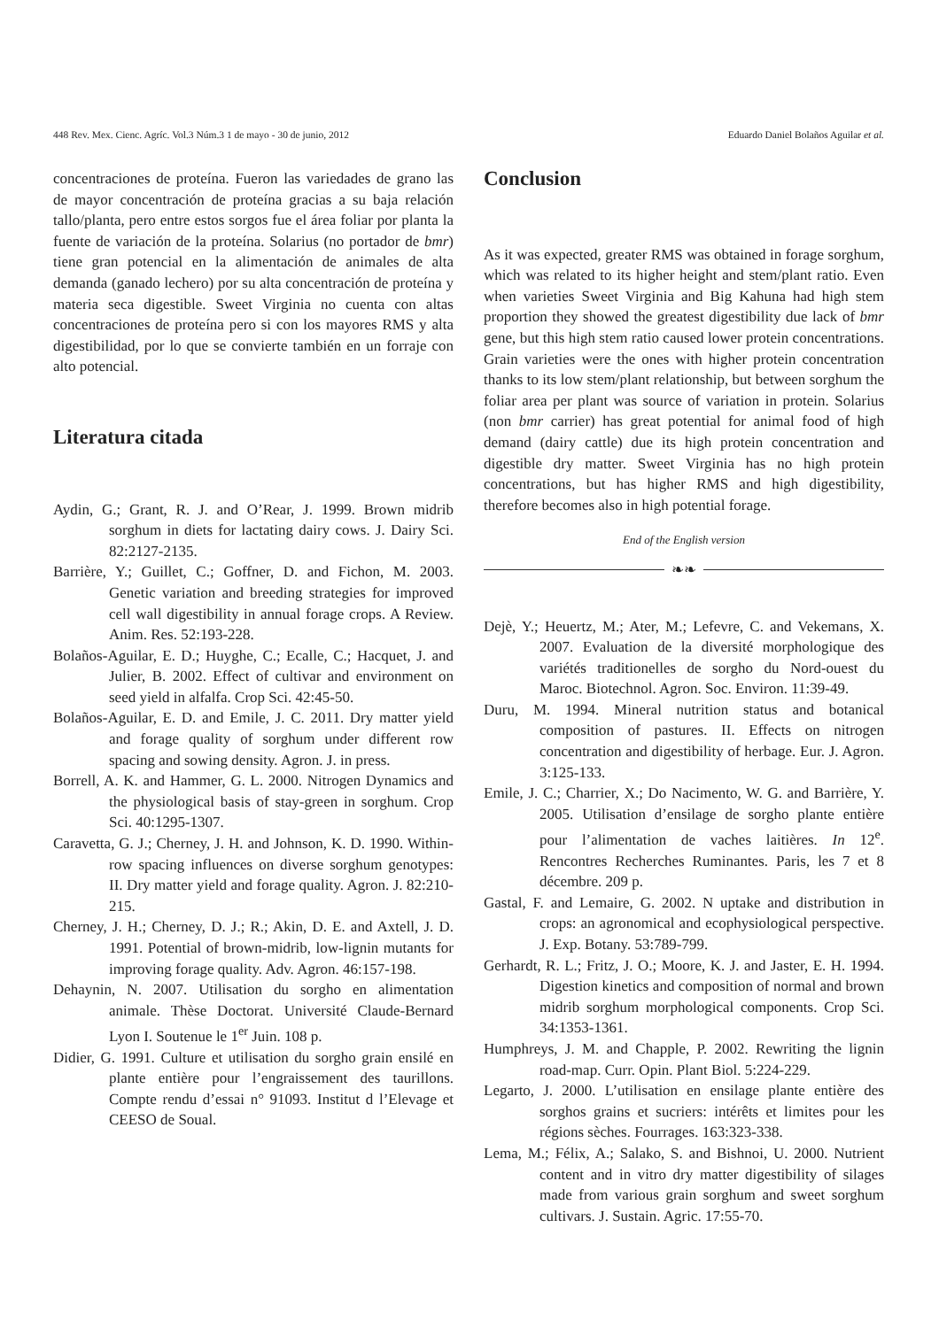448 Rev. Mex. Cienc. Agríc. Vol.3 Núm.3 1 de mayo - 30 de junio, 2012 Eduardo Daniel Bolaños Aguilar et al.
concentraciones de proteína. Fueron las variedades de grano las de mayor concentración de proteína gracias a su baja relación tallo/planta, pero entre estos sorgos fue el área foliar por planta la fuente de variación de la proteína. Solarius (no portador de bmr) tiene gran potencial en la alimentación de animales de alta demanda (ganado lechero) por su alta concentración de proteína y materia seca digestible. Sweet Virginia no cuenta con altas concentraciones de proteína pero si con los mayores RMS y alta digestibilidad, por lo que se convierte también en un forraje con alto potencial.
Literatura citada
Aydin, G.; Grant, R. J. and O’Rear, J. 1999. Brown midrib sorghum in diets for lactating dairy cows. J. Dairy Sci. 82:2127-2135.
Barrière, Y.; Guillet, C.; Goffner, D. and Fichon, M. 2003. Genetic variation and breeding strategies for improved cell wall digestibility in annual forage crops. A Review. Anim. Res. 52:193-228.
Bolaños-Aguilar, E. D.; Huyghe, C.; Ecalle, C.; Hacquet, J. and Julier, B. 2002. Effect of cultivar and environment on seed yield in alfalfa. Crop Sci. 42:45-50.
Bolaños-Aguilar, E. D. and Emile, J. C. 2011. Dry matter yield and forage quality of sorghum under different row spacing and sowing density. Agron. J. in press.
Borrell, A. K. and Hammer, G. L. 2000. Nitrogen Dynamics and the physiological basis of stay-green in sorghum. Crop Sci. 40:1295-1307.
Caravetta, G. J.; Cherney, J. H. and Johnson, K. D. 1990. Within-row spacing influences on diverse sorghum genotypes: II. Dry matter yield and forage quality. Agron. J. 82:210-215.
Cherney, J. H.; Cherney, D. J.; R.; Akin, D. E. and Axtell, J. D. 1991. Potential of brown-midrib, low-lignin mutants for improving forage quality. Adv. Agron. 46:157-198.
Dehaynin, N. 2007. Utilisation du sorgho en alimentation animale. Thèse Doctorat. Université Claude-Bernard Lyon I. Soutenue le 1<sup>er</sup> Juin. 108 p.
Didier, G. 1991. Culture et utilisation du sorgho grain ensilé en plante entière pour l’engraissement des taurillons. Compte rendu d’essai n° 91093. Institut d l’Elevage et CEESO de Soual.
Conclusion
As it was expected, greater RMS was obtained in forage sorghum, which was related to its higher height and stem/plant ratio. Even when varieties Sweet Virginia and Big Kahuna had high stem proportion they showed the greatest digestibility due lack of bmr gene, but this high stem ratio caused lower protein concentrations. Grain varieties were the ones with higher protein concentration thanks to its low stem/plant relationship, but between sorghum the foliar area per plant was source of variation in protein. Solarius (non bmr carrier) has great potential for animal food of high demand (dairy cattle) due its high protein concentration and digestible dry matter. Sweet Virginia has no high protein concentrations, but has higher RMS and high digestibility, therefore becomes also in high potential forage.
End of the English version
❧❧
Dejè, Y.; Heuertz, M.; Ater, M.; Lefevre, C. and Vekemans, X. 2007. Evaluation de la diversité morphologique des variétés traditionelles de sorgho du Nord-ouest du Maroc. Biotechnol. Agron. Soc. Environ. 11:39-49.
Duru, M. 1994. Mineral nutrition status and botanical composition of pastures. II. Effects on nitrogen concentration and digestibility of herbage. Eur. J. Agron. 3:125-133.
Emile, J. C.; Charrier, X.; Do Nacimento, W. G. and Barrière, Y. 2005. Utilisation d’ensilage de sorgho plante entière pour l’alimentation de vaches laitières. In 12<sup>e</sup>. Rencontres Recherches Ruminantes. Paris, les 7 et 8 décembre. 209 p.
Gastal, F. and Lemaire, G. 2002. N uptake and distribution in crops: an agronomical and ecophysiological perspective. J. Exp. Botany. 53:789-799.
Gerhardt, R. L.; Fritz, J. O.; Moore, K. J. and Jaster, E. H. 1994. Digestion kinetics and composition of normal and brown midrib sorghum morphological components. Crop Sci. 34:1353-1361.
Humphreys, J. M. and Chapple, P. 2002. Rewriting the lignin road-map. Curr. Opin. Plant Biol. 5:224-229.
Legarto, J. 2000. L’utilisation en ensilage plante entière des sorghos grains et sucriers: intérêts et limites pour les régions sèches. Fourrages. 163:323-338.
Lema, M.; Félix, A.; Salako, S. and Bishnoi, U. 2000. Nutrient content and in vitro dry matter digestibility of silages made from various grain sorghum and sweet sorghum cultivars. J. Sustain. Agric. 17:55-70.